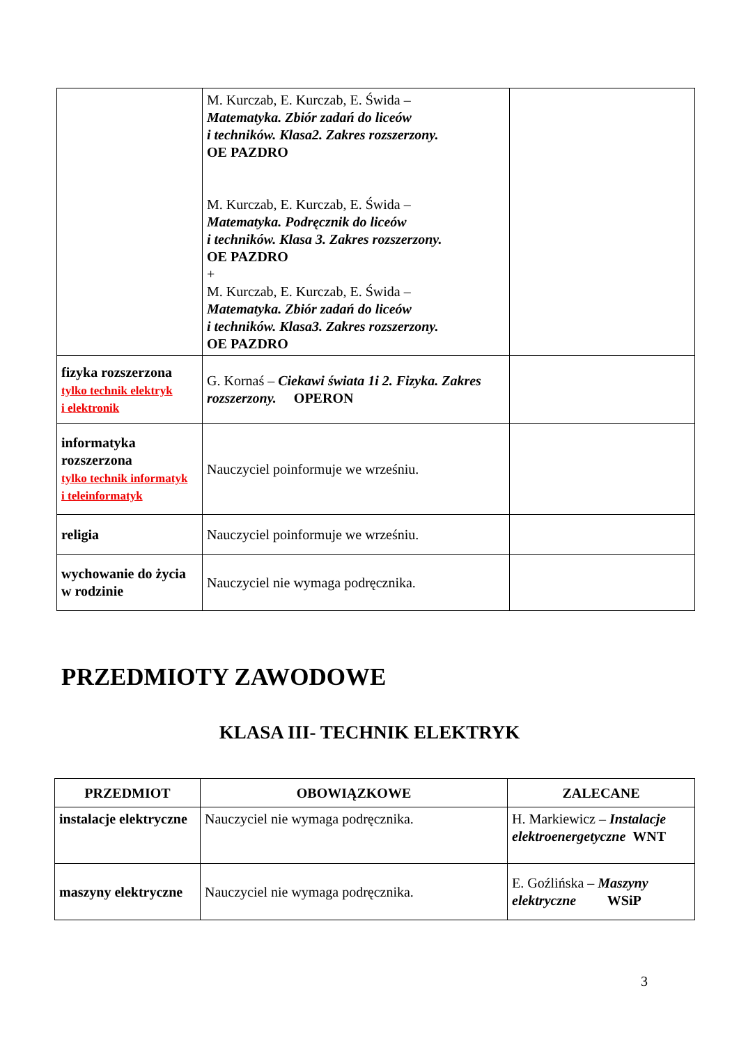| | M. Kurczab, E. Kurczab, E. Świda – Matematyka. Zbiór zadań do liceów i techników. Klasa2. Zakres rozszerzony. OE PAZDRO M. Kurczab, E. Kurczab, E. Świda – Matematyka. Podręcznik do liceów i techników. Klasa 3. Zakres rozszerzony. OE PAZDRO + M. Kurczab, E. Kurczab, E. Świda – Matematyka. Zbiór zadań do liceów i techników. Klasa3. Zakres rozszerzony. OE PAZDRO | |
| fizyka rozszerzona tylko technik elektryk i elektronik | G. Kornaś – Ciekawi świata 1i 2. Fizyka. Zakres rozszerzony. OPERON | |
| informatyka rozszerzona tylko technik informatyk i teleinformatyk | Nauczyciel poinformuje we wrześniu. | |
| religia | Nauczyciel poinformuje we wrześniu. | |
| wychowanie do życia w rodzinie | Nauczyciel nie wymaga podręcznika. | |
PRZEDMIOTY ZAWODOWE
KLASA III- TECHNIK ELEKTRYK
| PRZEDMIOT | OBOWIĄZKOWE | ZALECANE |
| --- | --- | --- |
| instalacje elektryczne | Nauczyciel nie wymaga podręcznika. | H. Markiewicz – Instalacje elektroenergetyczne WNT |
| maszyny elektryczne | Nauczyciel nie wymaga podręcznika. | E. Goźlińska – Maszyny elektryczne WSiP |
3